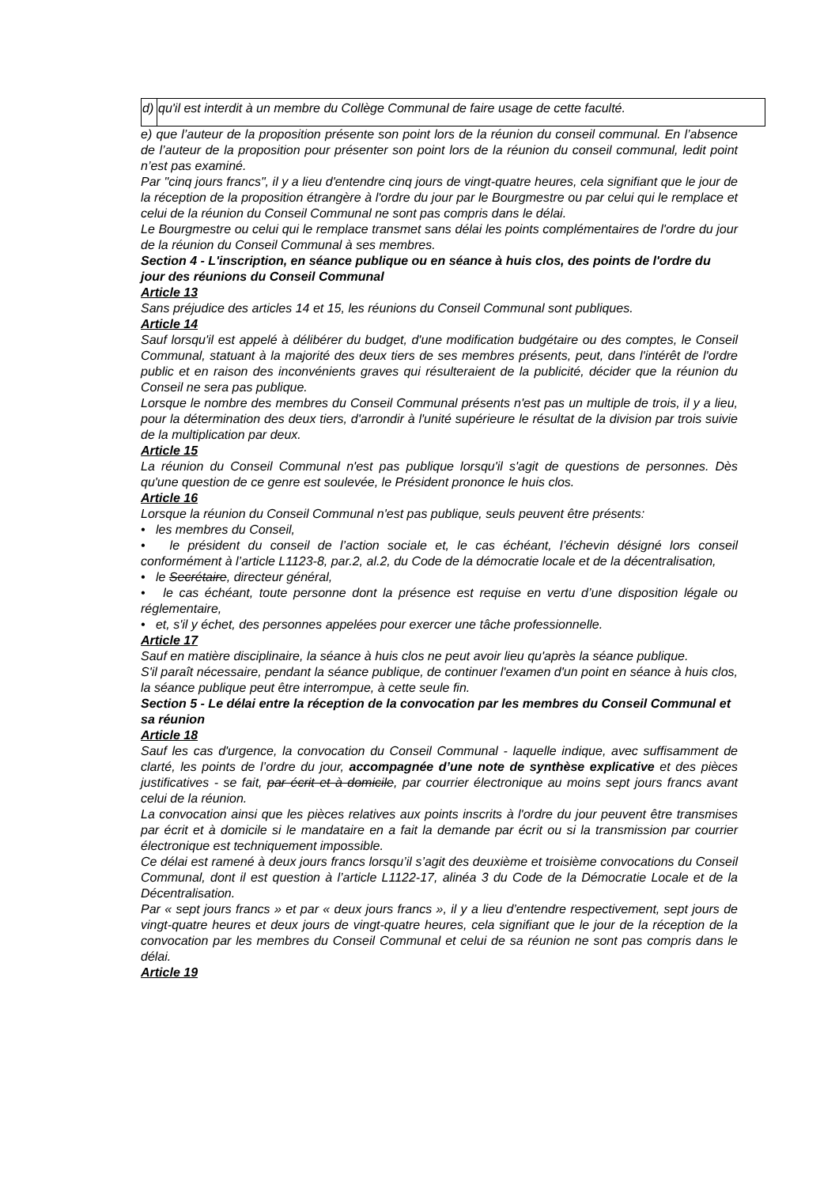| d) | qu'il est interdit à un membre du Collège Communal de faire usage de cette faculté. |
e) que l’auteur de la proposition présente son point lors de la réunion du conseil communal. En l’absence de l’auteur de la proposition pour présenter son point lors de la réunion du conseil communal, ledit point n’est pas examiné.
Par "cinq jours francs", il y a lieu d'entendre cinq jours de vingt-quatre heures, cela signifiant que le jour de la réception de la proposition étrangère à l'ordre du jour par le Bourgmestre ou par celui qui le remplace et celui de la réunion du Conseil Communal ne sont pas compris dans le délai.
Le Bourgmestre ou celui qui le remplace transmet sans délai les points complémentaires de l'ordre du jour de la réunion du Conseil Communal à ses membres.
Section 4 - L'inscription, en séance publique ou en séance à huis clos, des points de l'ordre du jour des réunions du Conseil Communal
Article 13
Sans préjudice des articles 14 et 15, les réunions du Conseil Communal sont publiques.
Article 14
Sauf lorsqu'il est appelé à délibérer du budget, d'une modification budgétaire ou des comptes, le Conseil Communal, statuant à la majorité des deux tiers de ses membres présents, peut, dans l'intérêt de l'ordre public et en raison des inconvénients graves qui résulteraient de la publicité, décider que la réunion du Conseil ne sera pas publique.
Lorsque le nombre des membres du Conseil Communal présents n'est pas un multiple de trois, il y a lieu, pour la détermination des deux tiers, d'arrondir à l'unité supérieure le résultat de la division par trois suivie de la multiplication par deux.
Article 15
La réunion du Conseil Communal n'est pas publique lorsqu'il s'agit de questions de personnes. Dès qu'une question de ce genre est soulevée, le Président prononce le huis clos.
Article 16
Lorsque la réunion du Conseil Communal n'est pas publique, seuls peuvent être présents:
• les membres du Conseil,
• le président du conseil de l’action sociale et, le cas échéant, l’échevin désigné lors conseil conformément à l’article L1123-8, par.2, al.2, du Code de la démocratie locale et de la décentralisation,
• le Secrétaire, directeur général,
• le cas échéant, toute personne dont la présence est requise en vertu d’une disposition légale ou réglementaire,
• et, s'il y échet, des personnes appelées pour exercer une tâche professionnelle.
Article 17
Sauf en matière disciplinaire, la séance à huis clos ne peut avoir lieu qu'après la séance publique.
S'il paraît nécessaire, pendant la séance publique, de continuer l'examen d'un point en séance à huis clos, la séance publique peut être interrompue, à cette seule fin.
Section 5 - Le délai entre la réception de la convocation par les membres du Conseil Communal et sa réunion
Article 18
Sauf les cas d'urgence, la convocation du Conseil Communal - laquelle indique, avec suffisamment de clarté, les points de l’ordre du jour, accompagnée d’une note de synthèse explicative et des pièces justificatives - se fait, par écrit et à domicile, par courrier électronique au moins sept jours francs avant celui de la réunion.
La convocation ainsi que les pièces relatives aux points inscrits à l'ordre du jour peuvent être transmises par écrit et à domicile si le mandataire en a fait la demande par écrit ou si la transmission par courrier électronique est techniquement impossible.
Ce délai est ramené à deux jours francs lorsqu’il s’agit des deuxième et troisième convocations du Conseil Communal, dont il est question à l’article L1122-17, alinéa 3 du Code de la Démocratie Locale et de la Décentralisation.
Par « sept jours francs » et par « deux jours francs », il y a lieu d’entendre respectivement, sept jours de vingt-quatre heures et deux jours de vingt-quatre heures, cela signifiant que le jour de la réception de la convocation par les membres du Conseil Communal et celui de sa réunion ne sont pas compris dans le délai.
Article 19